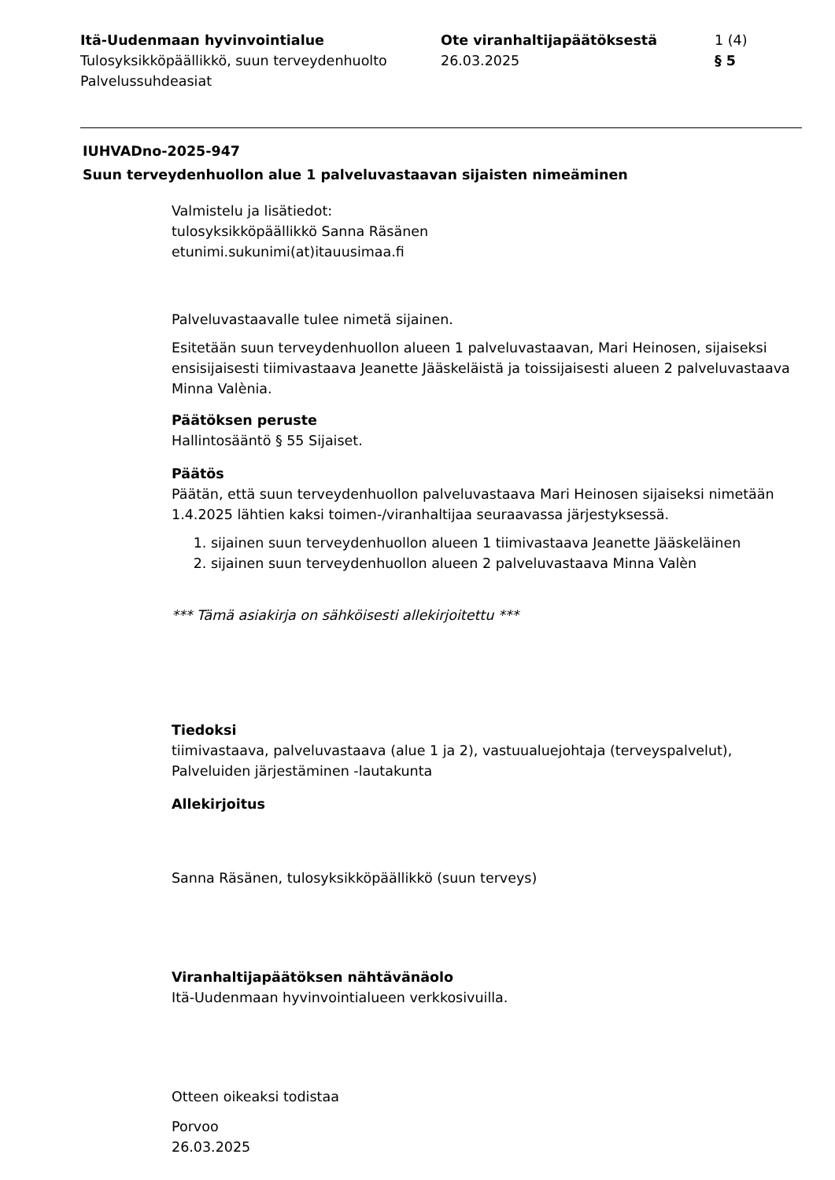Itä-Uudenmaan hyvinvointialue
Tulosyksikköpäällikkö, suun terveydenhuolto
Palvelussuhdeasiat
Ote viranhaltijapäätöksestä
26.03.2025
1 (4)
§ 5
IUHVADno-2025-947
Suun terveydenhuollon alue 1 palveluvastaavan sijaisten nimeäminen
Valmistelu ja lisätiedot:
tulosyksikköpäällikkö Sanna Räsänen
etunimi.sukunimi(at)itauusimaa.fi
Palveluvastaavalle tulee nimetä sijainen.
Esitetään suun terveydenhuollon alueen 1 palveluvastaavan, Mari Heinosen, sijaiseksi ensisijaisesti tiimivastaava Jeanette Jääskeläistä ja toissijaisesti alueen 2 palveluvastaava Minna Valènia.
Päätöksen peruste
Hallintosääntö § 55 Sijaiset.
Päätös
Päätän, että suun terveydenhuollon palveluvastaava Mari Heinosen sijaiseksi nimetään 1.4.2025 lähtien kaksi toimen-/viranhaltijaa seuraavassa järjestyksessä.
1. sijainen suun terveydenhuollon alueen 1 tiimivastaava Jeanette Jääskeläinen
2. sijainen suun terveydenhuollon alueen 2 palveluvastaava Minna Valèn
*** Tämä asiakirja on sähköisesti allekirjoitettu ***
Tiedoksi
tiimivastaava, palveluvastaava (alue 1 ja 2), vastuualuejohtaja (terveyspalvelut), Palveluiden järjestäminen -lautakunta
Allekirjoitus
Sanna Räsänen, tulosyksikköpäällikkö (suun terveys)
Viranhaltijapäätöksen nähtävänäolo
Itä-Uudenmaan hyvinvointialueen verkkosivuilla.
Otteen oikeaksi todistaa
Porvoo
26.03.2025